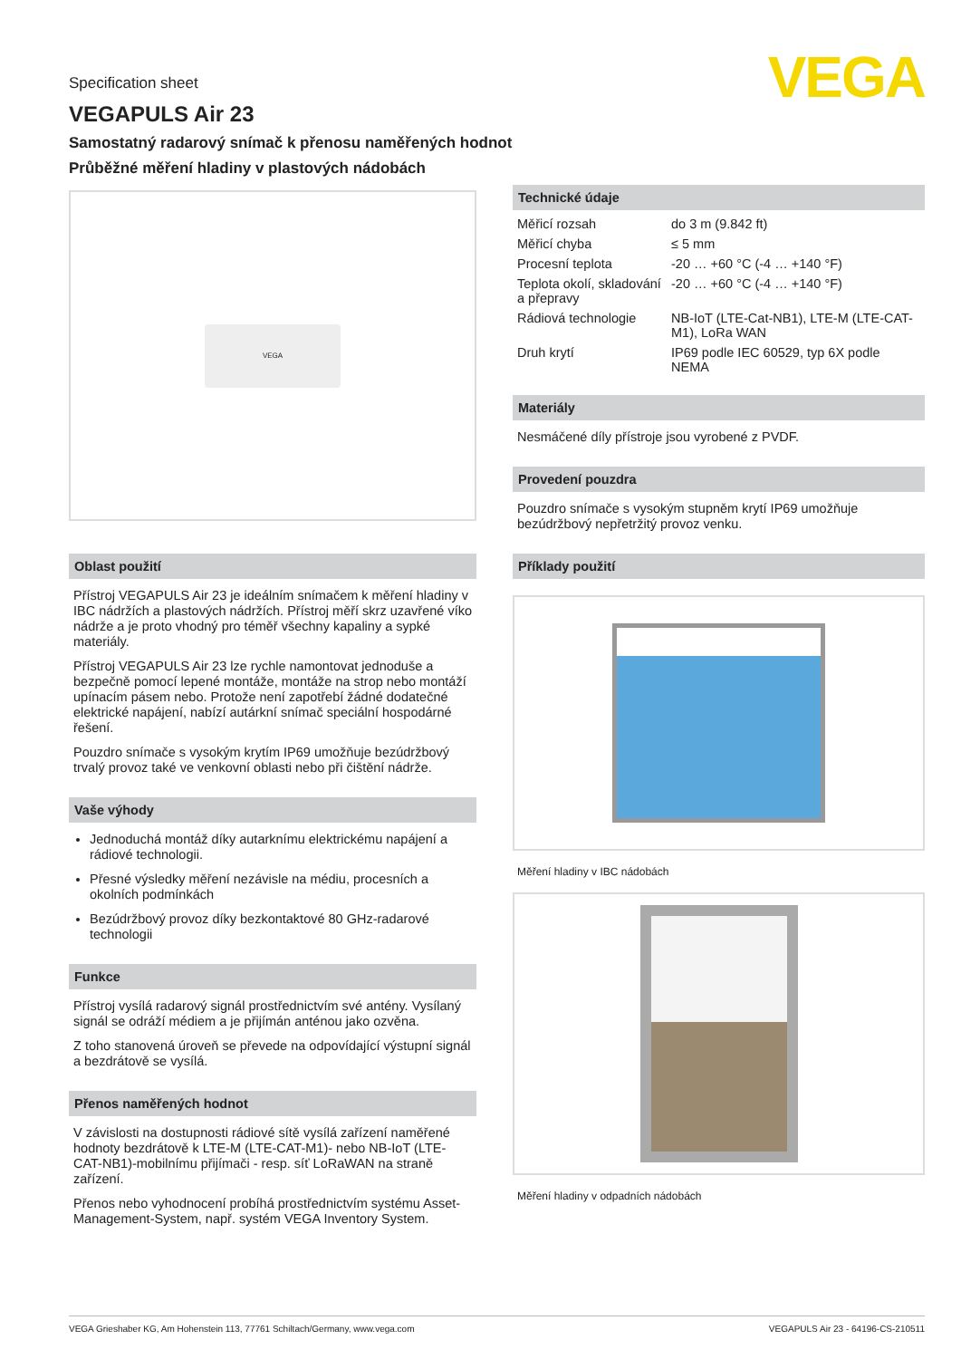VEGA
Specification sheet
VEGAPULS Air 23
Samostatný radarový snímač k přenosu naměřených hodnot
Průběžné měření hladiny v plastových nádobách
VEGA
Oblast použití
Přístroj VEGAPULS Air 23 je ideálním snímačem k měření hladiny v IBC nádržích a plastových nádržích. Přístroj měří skrz uzavřené víko nádrže a je proto vhodný pro téměř všechny kapaliny a sypké materiály.
Přístroj VEGAPULS Air 23 lze rychle namontovat jednoduše a bezpečně pomocí lepené montáže, montáže na strop nebo montáží upínacím pásem nebo. Protože není zapotřebí žádné dodatečné elektrické napájení, nabízí autárkní snímač speciální hospodárné řešení.
Pouzdro snímače s vysokým krytím IP69 umožňuje bezúdržbový trvalý provoz také ve venkovní oblasti nebo při čištění nádrže.
Vaše výhody
Jednoduchá montáž díky autarknímu elektrickému napájení a rádiové technologii.
Přesné výsledky měření nezávisle na médiu, procesních a okolních podmínkách
Bezúdržbový provoz díky bezkontaktové 80 GHz-radarové technologii
Funkce
Přístroj vysílá radarový signál prostřednictvím své antény. Vysílaný signál se odráží médiem a je přijímán anténou jako ozvěna.
Z toho stanovená úroveň se převede na odpovídající výstupní signál a bezdrátově se vysílá.
Přenos naměřených hodnot
V závislosti na dostupnosti rádiové sítě vysílá zařízení naměřené hodnoty bezdrátově k LTE-M (LTE-CAT-M1)- nebo NB-IoT (LTE-CAT-NB1)-mobilnímu přijímači - resp. síť LoRaWAN na straně zařízení.
Přenos nebo vyhodnocení probíhá prostřednictvím systému Asset-Management-System, např. systém VEGA Inventory System.
Technické údaje
| Měřicí rozsah | do 3 m (9.842 ft) |
| Měřicí chyba | ≤ 5 mm |
| Procesní teplota | -20 … +60 °C (-4 … +140 °F) |
| Teplota okolí, skladování a přepravy | -20 … +60 °C (-4 … +140 °F) |
| Rádiová technologie | NB-IoT (LTE-Cat-NB1), LTE-M (LTE-CAT-M1), LoRa WAN |
| Druh krytí | IP69 podle IEC 60529, typ 6X podle NEMA |
Materiály
Nesmáčené díly přístroje jsou vyrobené z PVDF.
Provedení pouzdra
Pouzdro snímače s vysokým stupněm krytí IP69 umožňuje bezúdržbový nepřetržitý provoz venku.
Příklady použití
Měření hladiny v IBC nádobách
Měření hladiny v odpadních nádobách
VEGA Grieshaber KG, Am Hohenstein 113, 77761 Schiltach/Germany, www.vega.com VEGAPULS Air 23 - 64196-CS-210511